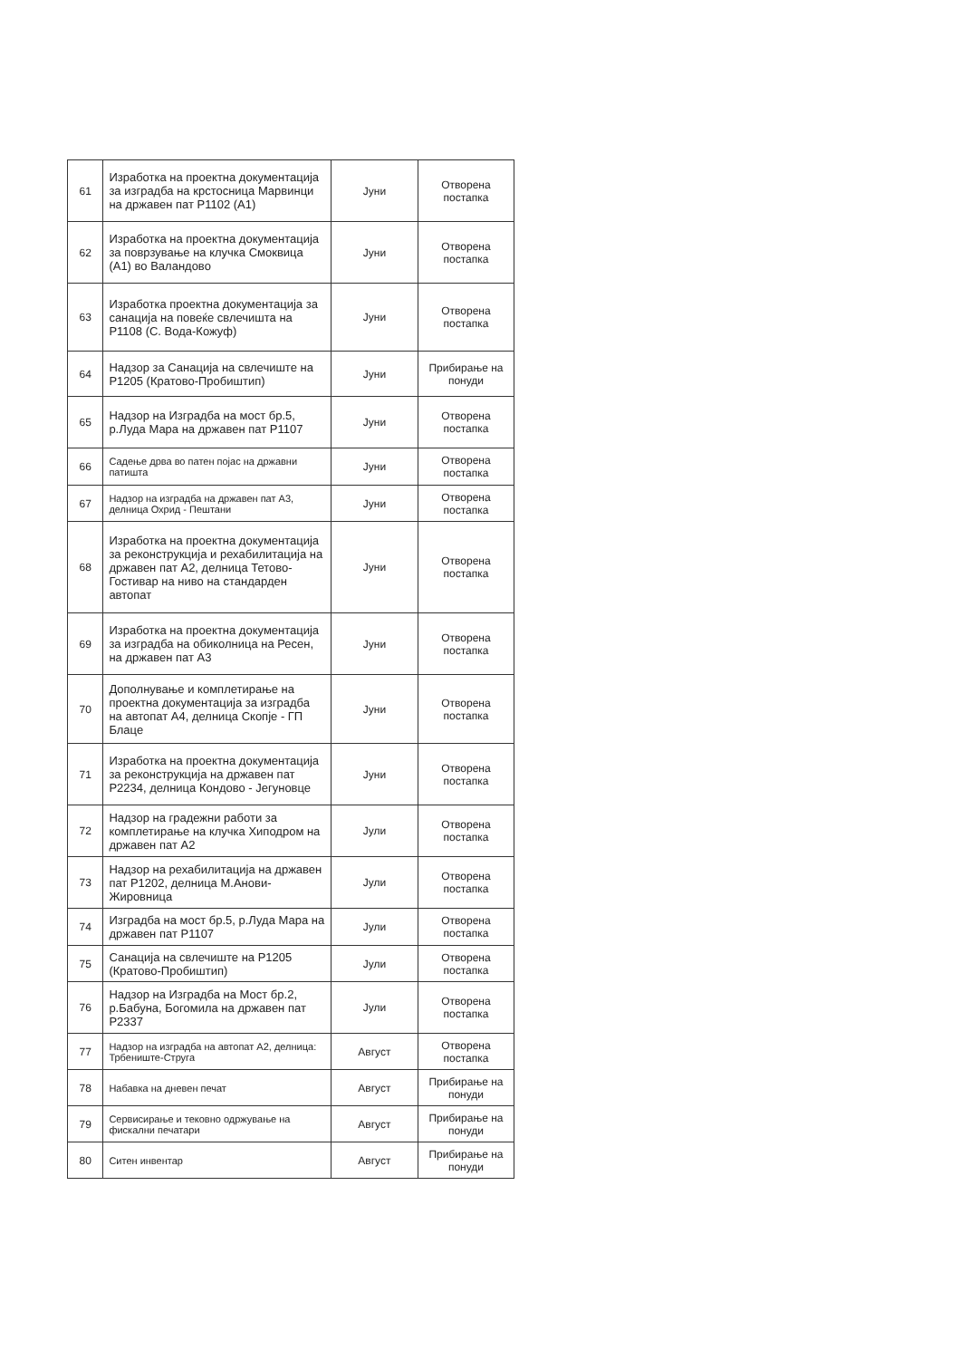| 61 | Изработка на проектна документација за изградба на крстосница Марвинци на државен пат Р1102 (А1) | Јуни | Отворена постапка |
| 62 | Изработка на проектна документација за поврзување на клучка Смоквица (А1) во Валандово | Јуни | Отворена постапка |
| 63 | Изработка проектна документација за санација на повеќе свлечишта на Р1108 (С. Вода-Кожуф) | Јуни | Отворена постапка |
| 64 | Надзор за Санација на свлечиште на Р1205 (Кратово-Пробиштип) | Јуни | Прибирање на понуди |
| 65 | Надзор на Изградба на мост бр.5, р.Луда Мара на државен пат Р1107 | Јуни | Отворена постапка |
| 66 | Садење дрва во патен појас на државни патишта | Јуни | Отворена постапка |
| 67 | Надзор на изградба на државен пат А3, делница Охрид - Пештани | Јуни | Отворена постапка |
| 68 | Изработка на проектна документација за реконструкција и рехабилитација на државен пат А2, делница Тетово-Гостивар на ниво на стандарден автопат | Јуни | Отворена постапка |
| 69 | Изработка на проектна документација за изградба на обиколница на Ресен, на државен пат А3 | Јуни | Отворена постапка |
| 70 | Дополнување и комплетирање на проектна документација за изградба на автопат А4, делница Скопје - ГП Блаце | Јуни | Отворена постапка |
| 71 | Изработка на проектна документација за реконструкција на државен пат Р2234, делница Кондово - Јегуновце | Јуни | Отворена постапка |
| 72 | Надзор на градежни работи за комплетирање на клучка Хиподром на државен пат А2 | Јули | Отворена постапка |
| 73 | Надзор на рехабилитација на државен пат Р1202, делница М.Анови-Жировница | Јули | Отворена постапка |
| 74 | Изградба на мост бр.5, р.Луда Мара на државен пат Р1107 | Јули | Отворена постапка |
| 75 | Санација на свлечиште на Р1205 (Кратово-Пробиштип) | Јули | Отворена постапка |
| 76 | Надзор на Изградба на Мост бр.2, р.Бабуна, Богомила на државен пат Р2337 | Јули | Отворена постапка |
| 77 | Надзор на изградба на автопат А2, делница: Трбениште-Струга | Август | Отворена постапка |
| 78 | Набавка на дневен печат | Август | Прибирање на понуди |
| 79 | Сервисирање и тековно одржување на фискални печатари | Август | Прибирање на понуди |
| 80 | Ситен инвентар | Август | Прибирање на понуди |